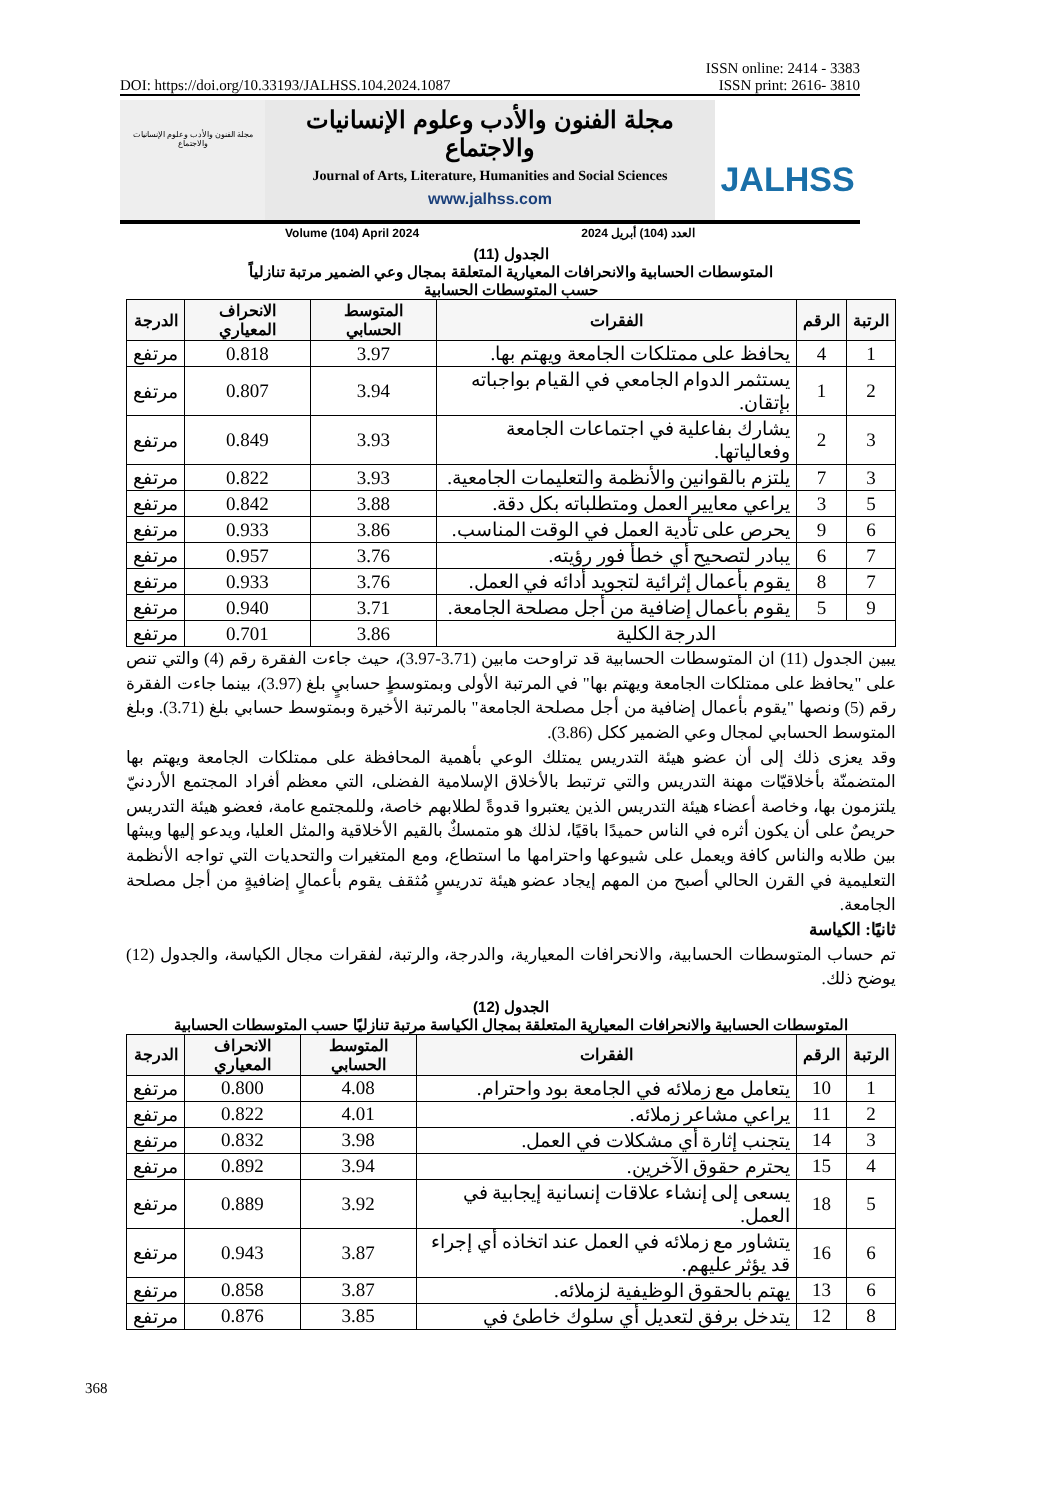DOI: https://doi.org/10.33193/JALHSS.104.2024.1087 ISSN online: 2414 - 3383
ISSN print: 2616- 3810
مجلة الفنون والأدب وعلوم الإنسانيات والاجتماع
مجلة الفنون والأدب وعلوم الإنسانيات والاجتماع
Journal of Arts, Literature, Humanities and Social Sciences
www.jalhss.com
Volume (104) April 2024 العدد (104) أبريل 2024
JALHSS
الجدول (11)
المتوسطات الحسابية والانحرافات المعيارية المتعلقة بمجال وعي الضمير مرتبة تنازلياً
حسب المتوسطات الحسابية
| الرتبة | الرقم | الفقرات | المتوسط الحسابي | الانحراف المعياري | الدرجة |
| --- | --- | --- | --- | --- | --- |
| 1 | 4 | يحافظ على ممتلكات الجامعة ويهتم بها. | 3.97 | 0.818 | مرتفع |
| 2 | 1 | يستثمر الدوام الجامعي في القيام بواجباته بإتقان. | 3.94 | 0.807 | مرتفع |
| 3 | 2 | يشارك بفاعلية في اجتماعات الجامعة وفعالياتها. | 3.93 | 0.849 | مرتفع |
| 3 | 7 | يلتزم بالقوانين والأنظمة والتعليمات الجامعية. | 3.93 | 0.822 | مرتفع |
| 5 | 3 | يراعي معايير العمل ومتطلباته بكل دقة. | 3.88 | 0.842 | مرتفع |
| 6 | 9 | يحرص على تأدية العمل في الوقت المناسب. | 3.86 | 0.933 | مرتفع |
| 7 | 6 | يبادر لتصحيح أي خطأ فور رؤيته. | 3.76 | 0.957 | مرتفع |
| 7 | 8 | يقوم بأعمال إثرائية لتجويد أدائه في العمل. | 3.76 | 0.933 | مرتفع |
| 9 | 5 | يقوم بأعمال إضافية من أجل مصلحة الجامعة. | 3.71 | 0.940 | مرتفع |
| الدرجة الكلية | | | 3.86 | 0.701 | مرتفع |
يبين الجدول (11) ان المتوسطات الحسابية قد تراوحت مابين (3.71-3.97)، حيث جاءت الفقرة رقم (4) والتي تنص على "يحافظ على ممتلكات الجامعة ويهتم بها" في المرتبة الأولى وبمتوسطٍ حسابيٍ بلغ (3.97)، بينما جاءت الفقرة رقم (5) ونصها "يقوم بأعمال إضافية من أجل مصلحة الجامعة" بالمرتبة الأخيرة وبمتوسط حسابي بلغ (3.71). وبلغ المتوسط الحسابي لمجال وعي الضمير ككل (3.86).
وقد يعزى ذلك إلى أن عضو هيئة التدريس يمتلك الوعي بأهمية المحافظة على ممتلكات الجامعة ويهتم بها المتضمنّة بأخلاقيّات مهنة التدريس والتي ترتبط بالأخلاق الإسلامية الفضلى، التي معظم أفراد المجتمع الأردنيّ يلتزمون بها، وخاصة أعضاء هيئة التدريس الذين يعتبروا قدوةً لطلابهم خاصة، وللمجتمع عامة، فعضو هيئة التدريس حريصٌ على أن يكون أثره في الناس حميدًا باقيًا، لذلك هو متمسكٌ بالقيم الأخلاقية والمثل العليا، ويدعو إليها ويبثها بين طلابه والناس كافة ويعمل على شيوعها واحترامها ما استطاع، ومع المتغيرات والتحديات التي تواجه الأنظمة التعليمية في القرن الحالي أصبح من المهم إيجاد عضو هيئة تدريسٍ مُثقف يقوم بأعمالٍ إضافيةٍ من أجل مصلحة الجامعة.
ثانيًا: الكياسة
تم حساب المتوسطات الحسابية، والانحرافات المعيارية، والدرجة، والرتبة، لفقرات مجال الكياسة، والجدول (12) يوضح ذلك.
الجدول (12)
المتوسطات الحسابية والانحرافات المعيارية المتعلقة بمجال الكياسة مرتبة تنازليًا حسب المتوسطات الحسابية
| الرتبة | الرقم | الفقرات | المتوسط الحسابي | الانحراف المعياري | الدرجة |
| --- | --- | --- | --- | --- | --- |
| 1 | 10 | يتعامل مع زملائه في الجامعة بود واحترام. | 4.08 | 0.800 | مرتفع |
| 2 | 11 | يراعي مشاعر زملائه. | 4.01 | 0.822 | مرتفع |
| 3 | 14 | يتجنب إثارة أي مشكلات في العمل. | 3.98 | 0.832 | مرتفع |
| 4 | 15 | يحترم حقوق الآخرين. | 3.94 | 0.892 | مرتفع |
| 5 | 18 | يسعى إلى إنشاء علاقات إنسانية إيجابية في العمل. | 3.92 | 0.889 | مرتفع |
| 6 | 16 | يتشاور مع زملائه في العمل عند اتخاذه أي إجراء قد يؤثر عليهم. | 3.87 | 0.943 | مرتفع |
| 6 | 13 | يهتم بالحقوق الوظيفية لزملائه. | 3.87 | 0.858 | مرتفع |
| 8 | 12 | يتدخل برفق لتعديل أي سلوك خاطئ في | 3.85 | 0.876 | مرتفع |
368